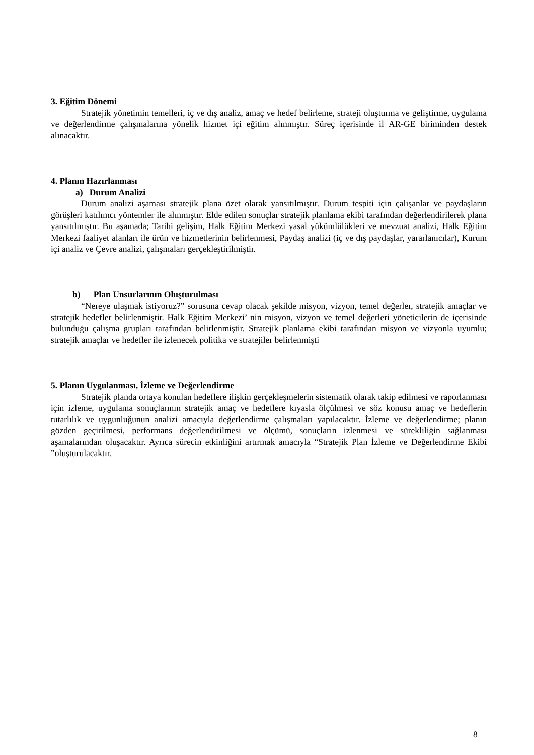3. Eğitim Dönemi
Stratejik yönetimin temelleri, iç ve dış analiz, amaç ve hedef belirleme, strateji oluşturma ve geliştirme, uygulama ve değerlendirme çalışmalarına yönelik hizmet içi eğitim alınmıştır. Süreç içerisinde il AR-GE biriminden destek alınacaktır.
4. Planın Hazırlanması
a) Durum Analizi
Durum analizi aşaması stratejik plana özet olarak yansıtılmıştır. Durum tespiti için çalışanlar ve paydaşların görüşleri katılımcı yöntemler ile alınmıştır. Elde edilen sonuçlar stratejik planlama ekibi tarafından değerlendirilerek plana yansıtılmıştır. Bu aşamada; Tarihi gelişim, Halk Eğitim Merkezi yasal yükümlülükleri ve mevzuat analizi, Halk Eğitim Merkezi faaliyet alanları ile ürün ve hizmetlerinin belirlenmesi, Paydaş analizi (iç ve dış paydaşlar, yararlanıcılar), Kurum içi analiz ve Çevre analizi, çalışmaları gerçekleştirilmiştir.
b) Plan Unsurlarının Oluşturulması
“Nereye ulaşmak istiyoruz?” sorusuna cevap olacak şekilde misyon, vizyon, temel değerler, stratejik amaçlar ve stratejik hedefler belirlenmiştir. Halk Eğitim Merkezi’ nin misyon, vizyon ve temel değerleri yöneticilerin de içerisinde bulunduğu çalışma grupları tarafından belirlenmiştir. Stratejik planlama ekibi tarafından misyon ve vizyonla uyumlu; stratejik amaçlar ve hedefler ile izlenecek politika ve stratejiler belirlenmişti
5. Planın Uygulanması, İzleme ve Değerlendirme
Stratejik planda ortaya konulan hedeflere ilişkin gerçekleşmelerin sistematik olarak takip edilmesi ve raporlanması için izleme, uygulama sonuçlarının stratejik amaç ve hedeflere kıyasla ölçülmesi ve söz konusu amaç ve hedeflerin tutarlılık ve uygunluğunun analizi amacıyla değerlendirme çalışmaları yapılacaktır. İzleme ve değerlendirme; planın gözden geçirilmesi, performans değerlendirilmesi ve ölçümü, sonuçların izlenmesi ve sürekliliğin sağlanması aşamalarından oluşacaktır. Ayrıca sürecin etkinliğini artırmak amacıyla “Stratejik Plan İzleme ve Değerlendirme Ekibi ”oluşturulacaktır.
8